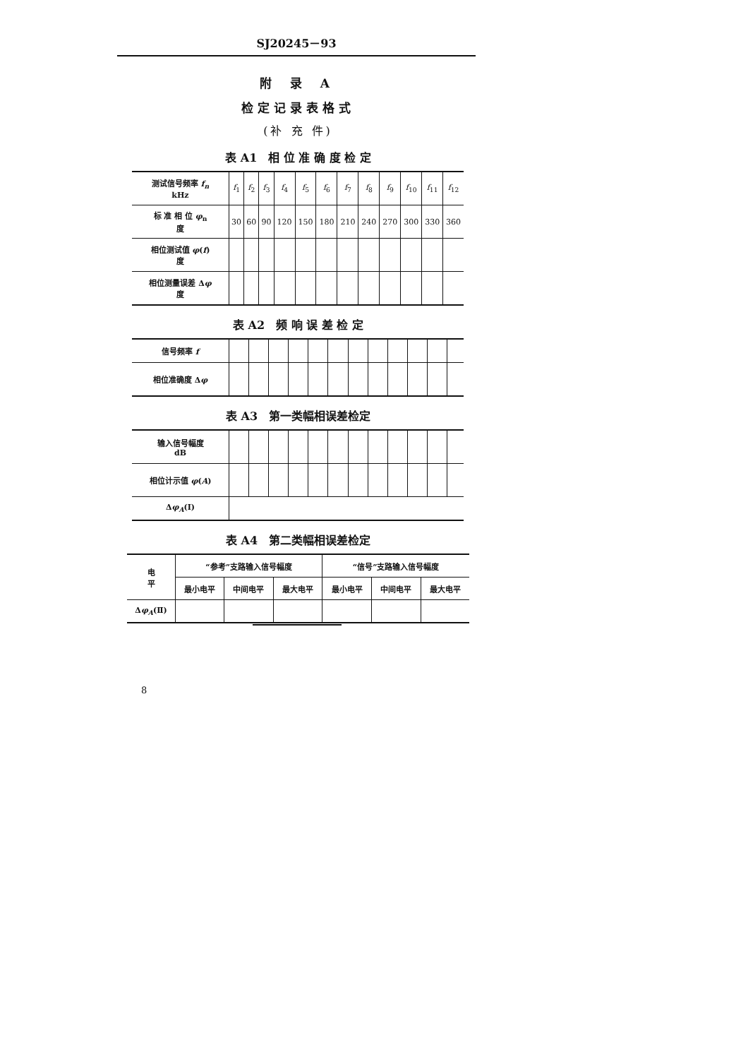SJ20245－93
附 录 A
检定记录表格式
(补 充 件)
表 A1　相 位 准 确 度 检 定
| 测试信号频率 f<sub>n</sub> kHz | f<sub>1</sub> | f<sub>2</sub> | f<sub>3</sub> | f<sub>4</sub> | f<sub>5</sub> | f<sub>6</sub> | f<sub>7</sub> | f<sub>8</sub> | f<sub>9</sub> | f<sub>10</sub> | f<sub>11</sub> | f<sub>12</sub> |
| 标 准 相 位 φ<sub>n</sub> 度 | 30 | 60 | 90 | 120 | 150 | 180 | 210 | 240 | 270 | 300 | 330 | 360 |
| 相位测试值 φ ( f ) 度 | | | | | | | | | | | | |
| 相位测量误差 Δ φ 度 | | | | | | | | | | | | |
表 A2　频 响 误 差 检 定
| 信号频率 f | | | | | | | | | | | | |
| 相位准确度 Δ φ | | | | | | | | | | | | |
表 A3　第一类幅相误差检定
| 输入信号幅度 dB | | | | | | | | | | | | |
| 相位计示值 φ ( A ) | | | | | | | | | | | | |
| Δ φ<sub>A</sub> (Ⅰ) | | | | | | | | | | | | |
表 A4　第二类幅相误差检定
| 电 平 | “参考”支路输入信号幅度 | | | “信号”支路输入信号幅度 | | |
| | 最小电平 | 中间电平 | 最大电平 | 最小电平 | 中间电平 | 最大电平 |
| Δ φ<sub>A</sub> (Ⅱ) | | | | | | |
8